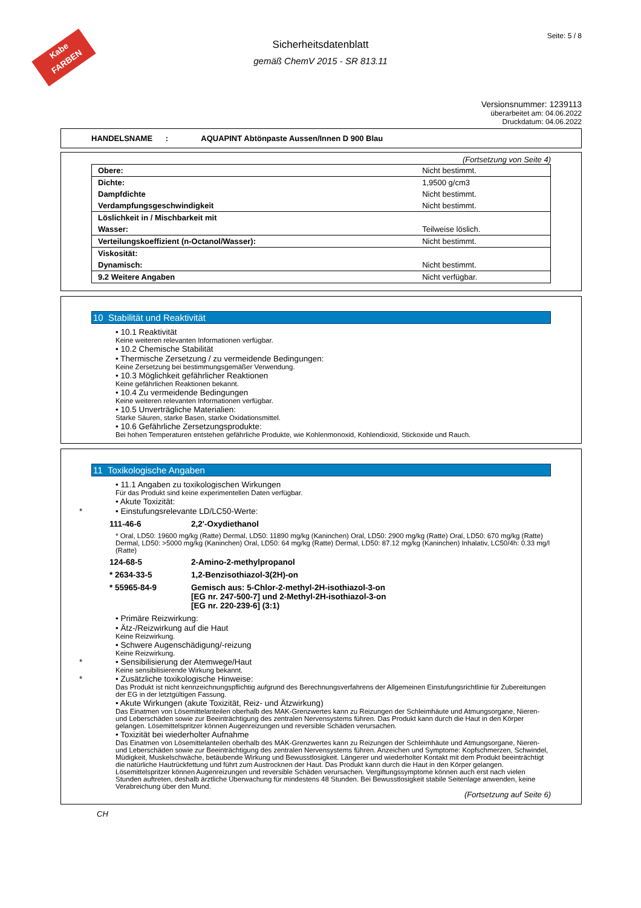Kabe FARBEN
Seite: 5 / 8
Sicherheitsdatenblatt
gemäß ChemV 2015 - SR 813.11
Versionsnummer: 1239113
überarbeitet am: 04.06.2022
Druckdatum: 04.06.2022
HANDELSNAME : AQUAPINT Abtönpaste Aussen/Innen D 900 Blau
(Fortsetzung von Seite 4)
| Obere: | Nicht bestimmt. |
| Dichte: | 1,9500 g/cm3 |
| Dampfdichte | Nicht bestimmt. |
| Verdampfungsgeschwindigkeit | Nicht bestimmt. |
| Löslichkeit in / Mischbarkeit mit | |
| Wasser: | Teilweise löslich. |
| Verteilungskoeffizient (n-Octanol/Wasser): | Nicht bestimmt. |
| Viskosität: | |
| Dynamisch: | Nicht bestimmt. |
| 9.2 Weitere Angaben | Nicht verfügbar. |
10 Stabilität und Reaktivität
• 10.1 Reaktivität
Keine weiteren relevanten Informationen verfügbar.
• 10.2 Chemische Stabilität
• Thermische Zersetzung / zu vermeidende Bedingungen:
Keine Zersetzung bei bestimmungsgemäßer Verwendung.
• 10.3 Möglichkeit gefährlicher Reaktionen
Keine gefährlichen Reaktionen bekannt.
• 10.4 Zu vermeidende Bedingungen
Keine weiteren relevanten Informationen verfügbar.
• 10.5 Unverträgliche Materialien:
Starke Säuren, starke Basen, starke Oxidationsmittel.
• 10.6 Gefährliche Zersetzungsprodukte:
Bei hohen Temperaturen entstehen gefährliche Produkte, wie Kohlenmonoxid, Kohlendioxid, Stickoxide und Rauch.
11 Toxikologische Angaben
• 11.1 Angaben zu toxikologischen Wirkungen
Für das Produkt sind keine experimentellen Daten verfügbar.
• Akute Toxizität:
* • Einstufungsrelevante LD/LC50-Werte:
111-46-6 2,2'-Oxydiethanol
* Oral, LD50: 19600 mg/kg (Ratte) Dermal, LD50: 11890 mg/kg (Kaninchen) Oral, LD50: 2900 mg/kg (Ratte) Oral, LD50: 670 mg/kg (Ratte) Dermal, LD50: >5000 mg/kg (Kaninchen) Oral, LD50: 64 mg/kg (Ratte) Dermal, LD50: 87.12 mg/kg (Kaninchen) Inhalativ, LC50/4h: 0.33 mg/l (Ratte)
124-68-5 2-Amino-2-methylpropanol
* 2634-33-5 1,2-Benzisothiazol-3(2H)-on
* 55965-84-9 Gemisch aus: 5-Chlor-2-methyl-2H-isothiazol-3-on
[EG nr. 247-500-7] und 2-Methyl-2H-isothiazol-3-on
[EG nr. 220-239-6] (3:1)
• Primäre Reizwirkung:
• Ätz-/Reizwirkung auf die Haut
Keine Reizwirkung.
• Schwere Augenschädigung/-reizung
Keine Reizwirkung.
* • Sensibilisierung der Atemwege/Haut
Keine sensibilisierende Wirkung bekannt.
* • Zusätzliche toxikologische Hinweise:
Das Produkt ist nicht kennzeichnungspflichtig aufgrund des Berechnungsverfahrens der Allgemeinen Einstufungsrichtlinie für Zubereitungen der EG in der letztgültigen Fassung.
• Akute Wirkungen (akute Toxizität, Reiz- und Ätzwirkung)
Das Einatmen von Lösemittelanteilen oberhalb des MAK-Grenzwertes kann zu Reizungen der Schleimhäute und Atmungsorgane, Nieren- und Leberschäden sowie zur Beeinträchtigung des zentralen Nervensystems führen. Das Produkt kann durch die Haut in den Körper gelangen. Lösemittelspritzer können Augenreizungen und reversible Schäden verursachen.
• Toxizität bei wiederholter Aufnahme
Das Einatmen von Lösemittelanteilen oberhalb des MAK-Grenzwertes kann zu Reizungen der Schleimhäute und Atmungsorgane, Nieren- und Leberschäden sowie zur Beeinträchtigung des zentralen Nervensystems führen. Anzeichen und Symptome: Kopfschmerzen, Schwindel, Müdigkeit, Muskelschwäche, betäubende Wirkung und Bewusstlosigkeit. Längerer und wiederholter Kontakt mit dem Produkt beeinträchtigt die natürliche Hautrückfettung und führt zum Austrocknen der Haut. Das Produkt kann durch die Haut in den Körper gelangen. Lösemittelspritzer können Augenreizungen und reversible Schäden verursachen. Vergiftungssymptome können auch erst nach vielen Stunden auftreten, deshalb ärztliche Überwachung für mindestens 48 Stunden. Bei Bewusstlosigkeit stabile Seitenlage anwenden, keine Verabreichung über den Mund.
(Fortsetzung auf Seite 6)
CH